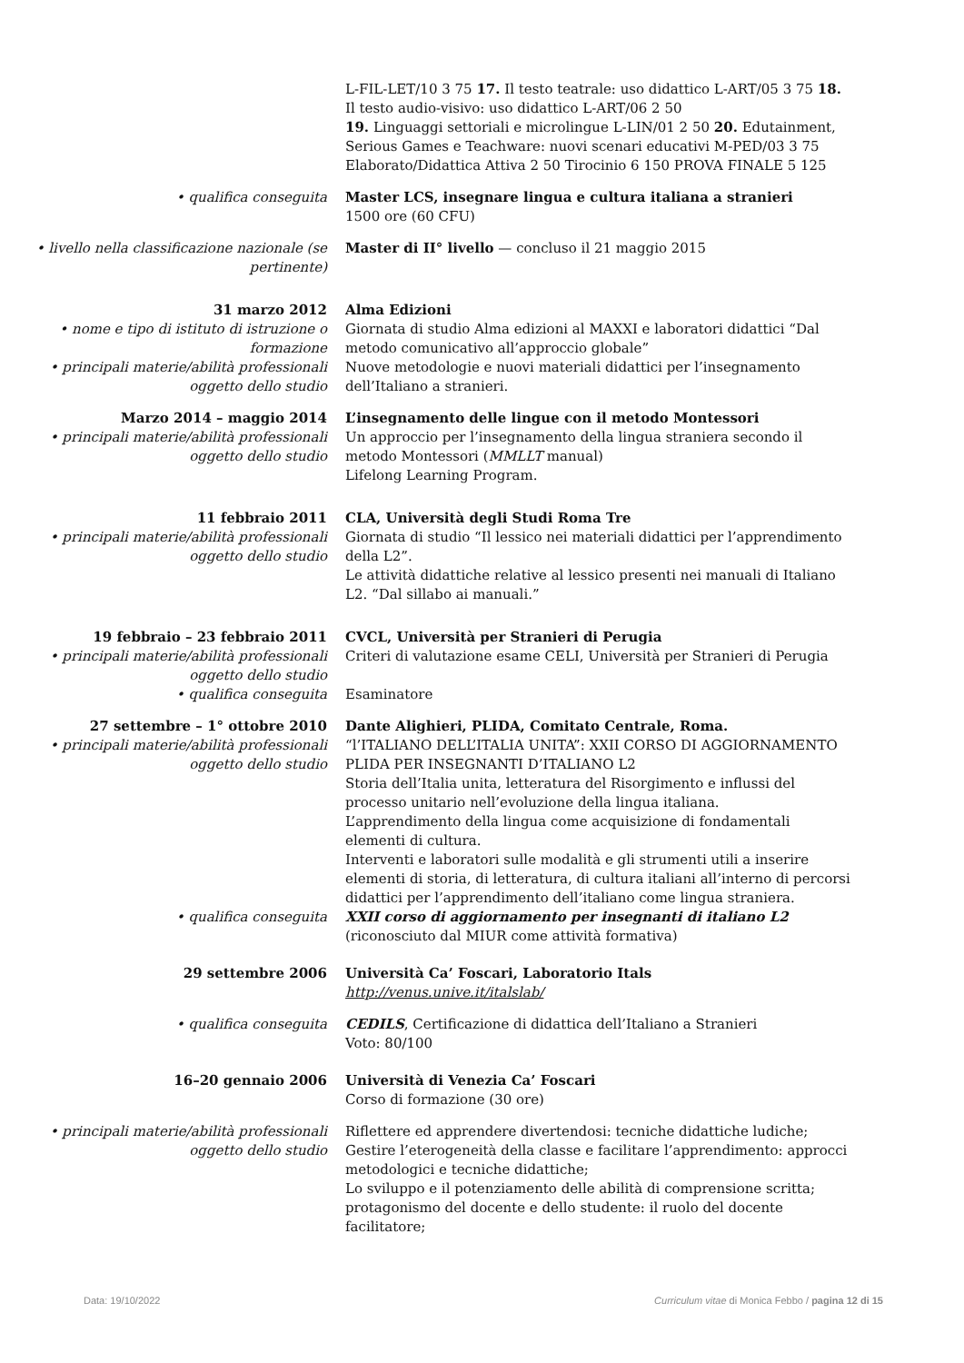L-FIL-LET/10 3 75 17. Il testo teatrale: uso didattico L-ART/05 3 75 18. Il testo audio-visivo: uso didattico L-ART/06 2 50
19. Linguaggi settoriali e microlingue L-LIN/01 2 50 20. Edutainment, Serious Games e Teachware: nuovi scenari educativi M-PED/03 3 75 Elaborato/Didattica Attiva 2 50 Tirocinio 6 150 PROVA FINALE 5 125
• qualifica conseguita Master LCS, insegnare lingua e cultura italiana a stranieri
1500 ore (60 CFU)
• livello nella classificazione nazionale (se pertinente)
Master di II° livello — concluso il 21 maggio 2015
31 marzo 2012
• nome e tipo di istituto di istruzione o formazione
• principali materie/abilità professionali oggetto dello studio
Alma Edizioni
Giornata di studio Alma edizioni al MAXXI e laboratori didattici “Dal metodo comunicativo all’approccio globale”
Nuove metodologie e nuovi materiali didattici per l’insegnamento dell’Italiano a stranieri.
Marzo 2014 – maggio 2014
• principali materie/abilità professionali oggetto dello studio
L’insegnamento delle lingue con il metodo Montessori
Un approccio per l’insegnamento della lingua straniera secondo il metodo Montessori (MMLLT manual)
Lifelong Learning Program.
11 febbraio 2011
• principali materie/abilità professionali oggetto dello studio
CLA, Università degli Studi Roma Tre
Giornata di studio “Il lessico nei materiali didattici per l’apprendimento della L2”.
Le attività didattiche relative al lessico presenti nei manuali di Italiano L2. “Dal sillabo ai manuali.”
19 febbraio – 23 febbraio 2011
• principali materie/abilità professionali oggetto dello studio
• qualifica conseguita
CVCL, Università per Stranieri di Perugia
Criteri di valutazione esame CELI, Università per Stranieri di Perugia
Esaminatore
27 settembre – 1° ottobre 2010
• principali materie/abilità professionali oggetto dello studio
Dante Alighieri, PLIDA, Comitato Centrale, Roma.
“l’ITALIANO DELL’ITALIA UNITA”: XXII CORSO DI AGGIORNAMENTO PLIDA PER INSEGNANTI D’ITALIANO L2
Storia dell’Italia unita, letteratura del Risorgimento e influssi del processo unitario nell’evoluzione della lingua italiana.
L’apprendimento della lingua come acquisizione di fondamentali elementi di cultura.
Interventi e laboratori sulle modalità e gli strumenti utili a inserire elementi di storia, di letteratura, di cultura italiani all’interno di percorsi didattici per l’apprendimento dell’italiano come lingua straniera.
• qualifica conseguita XXII corso di aggiornamento per insegnanti di italiano L2
(riconosciuto dal MIUR come attività formativa)
29 settembre 2006 Università Ca’ Foscari, Laboratorio Itals
http://venus.unive.it/italslab/
• qualifica conseguita CEDILS, Certificazione di didattica dell’Italiano a Stranieri
Voto: 80/100
16–20 gennaio 2006 Università di Venezia Ca’ Foscari
Corso di formazione (30 ore)
• principali materie/abilità professionali oggetto dello studio
Riflettere ed apprendere divertendosi: tecniche didattiche ludiche;
Gestire l’eterogeneità della classe e facilitare l’apprendimento: approcci metodologici e tecniche didattiche;
Lo sviluppo e il potenziamento delle abilità di comprensione scritta; protagonismo del docente e dello studente: il ruolo del docente facilitatore;
Data: 19/10/2022 Curriculum vitae di Monica Febbo / pagina 12 di 15